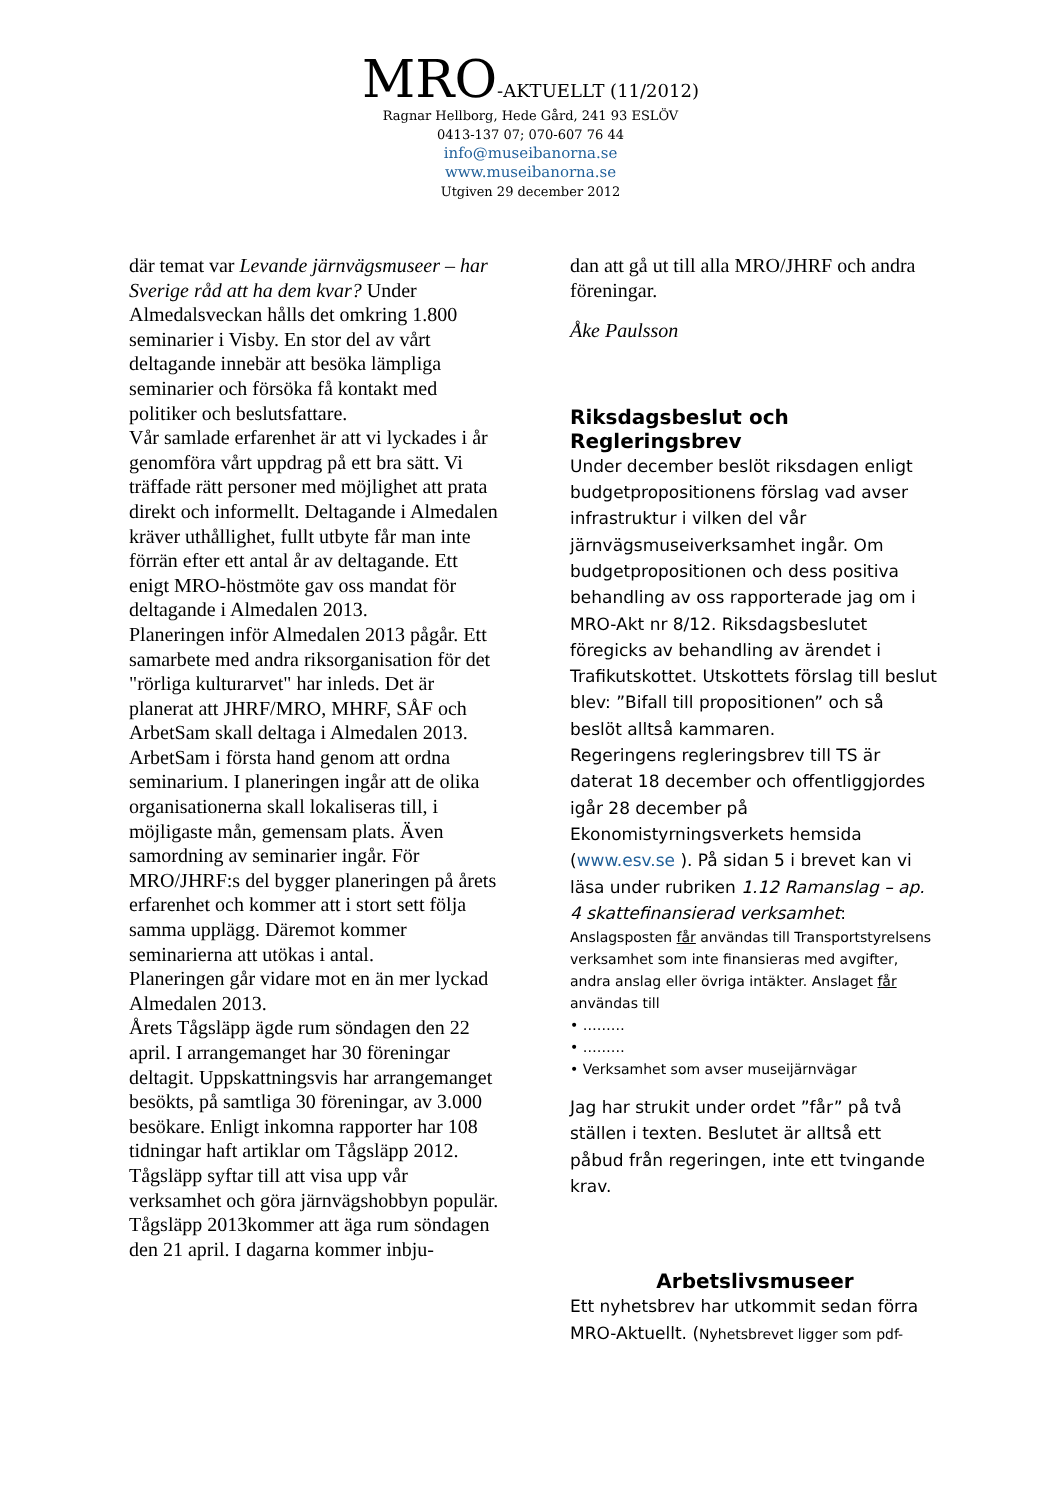MRO-AKTUELLT (11/2012)
Ragnar Hellborg, Hede Gård, 241 93 ESLÖV
0413-137 07; 070-607 76 44
info@museibanorna.se
www.museibanorna.se
Utgiven 29 december 2012
där temat var Levande järnvägsmuseer – har Sverige råd att ha dem kvar? Under Almedalsveckan hålls det omkring 1.800 seminarier i Visby. En stor del av vårt deltagande innebär att besöka lämpliga seminarier och försöka få kontakt med politiker och beslutsfattare.
Vår samlade erfarenhet är att vi lyckades i år genomföra vårt uppdrag på ett bra sätt. Vi träffade rätt personer med möjlighet att prata direkt och informellt. Deltagande i Almedalen kräver uthållighet, fullt utbyte får man inte förrän efter ett antal år av deltagande. Ett enigt MRO-höstmöte gav oss mandat för deltagande i Almedalen 2013.
Planeringen inför Almedalen 2013 pågår. Ett samarbete med andra riksorganisation för det "rörliga kulturarvet" har inleds. Det är planerat att JHRF/MRO, MHRF, SÅF och ArbetSam skall deltaga i Almedalen 2013. ArbetSam i första hand genom att ordna seminarium. I planeringen ingår att de olika organisationerna skall lokaliseras till, i möjligaste mån, gemensam plats. Även samordning av seminarier ingår. För MRO/JHRF:s del bygger planeringen på årets erfarenhet och kommer att i stort sett följa samma upplägg. Däremot kommer seminarierna att utökas i antal.
Planeringen går vidare mot en än mer lyckad Almedalen 2013.
Årets Tågsläpp ägde rum söndagen den 22 april. I arrangemanget har 30 föreningar deltagit. Uppskattningsvis har arrangemanget besökts, på samtliga 30 föreningar, av 3.000 besökare. Enligt inkomna rapporter har 108 tidningar haft artiklar om Tågsläpp 2012. Tågsläpp syftar till att visa upp vår verksamhet och göra järnvägshobbyn populär.
Tågsläpp 2013kommer att äga rum söndagen den 21 april. I dagarna kommer inbju-
dan att gå ut till alla MRO/JHRF och andra föreningar.
Åke Paulsson
Riksdagsbeslut och Regleringsbrev
Under december beslöt riksdagen enligt budgetpropositionens förslag vad avser infrastruktur i vilken del vår järnvägsmuseiverksamhet ingår. Om budgetpropositionen och dess positiva behandling av oss rapporterade jag om i MRO-Akt nr 8/12. Riksdagsbeslutet föregicks av behandling av ärendet i Trafikutskottet. Utskottets förslag till beslut blev: ”Bifall till propositionen” och så beslöt alltså kammaren.
Regeringens regleringsbrev till TS är daterat 18 december och offentliggjordes igår 28 december på Ekonomistyrningsverkets hemsida (www.esv.se ). På sidan 5 i brevet kan vi läsa under rubriken 1.12 Ramanslag – ap. 4 skattefinansierad verksamhet:
Anslagsposten får användas till Transportstyrelsens verksamhet som inte finansieras med avgifter, andra anslag eller övriga intäkter. Anslaget får användas till
• ………
• ………
• Verksamhet som avser museijärnvägar
Jag har strukit under ordet ”får” på två ställen i texten. Beslutet är alltså ett påbud från regeringen, inte ett tvingande krav.
Arbetslivsmuseer
Ett nyhetsbrev har utkommit sedan förra MRO-Aktuellt. (Nyhetsbrevet ligger som pdf-